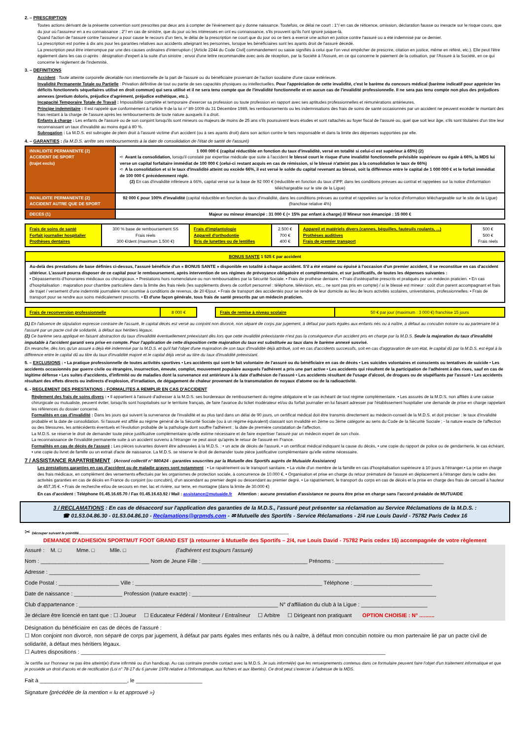2. – PRESCRIPTION
Toutes actions dérivant de la présente convention sont prescrites par deux ans à compter de l'événement qui y donne naissance. Toutefois, ce délai ne court : 1°/ en cas de réticence, omission, déclaration fausse ou inexacte sur le risque couru, que du jour où l'assureur en a eu connaissance ; 2°/ en cas de sinistre, que du jour où les intéressés en ont eu connaissance, s'ils prouvent qu'ils l'ont ignoré jusque-là.
Quand l'action de l'assuré contre l'assureur a pour cause le recours d'un tiers, le délai de la prescription ne court que du jour où ce tiers a exercé une action en justice contre l'assuré ou a été indemnisé par ce dernier.
La prescription est portée à dix ans pour les garanties relatives aux accidents atteignant les personnes, lorsque les bénéficiaires sont les ayants droit de l'assuré décédé.
La prescription peut être interrompue par une des causes ordinaires d'interruption ( [Article 2244 du Code Civil] commandement ou saisie signifiés à celui que l'on veut empêcher de prescrire, citation en justice, même en référé, etc.). Elle peut l'être également dans les cas ci-après : désignation d'expert à la suite d'un sinistre ; envoi d'une lettre recommandée avec avis de réception, par la Société à l'Assuré, en ce qui concerne le paiement de la cotisation, par l'Assuré à la Société, en ce qui concerne le règlement de l'indemnité.
3. – DEFINITIONS
Accident : Toute atteinte corporelle décelable non intentionnelle de la part de l'assuré ou du bénéficiaire provenant de l'action soudaine d'une cause extérieure.
Invalidité Permanente Totale ou Partielle : Privation définitive de tout ou partie de ses capacités physiques ou intellectuelles. Pour l'appréciation de cette invalidité, c'est le barème du concours médical (barème indicatif pour apprécier les déficits fonctionnels séquellaires utilisé en droit commun) qui sera utilisé et il ne sera tenu compte que de l'invalidité fonctionnelle et en aucun cas de l'invalidité professionnelle. Il ne sera pas tenu compte non plus des préjudices annexes (pretium doloris, préjudice d'agrément, préjudice esthétique, etc.).
Incapacité Temporaire Totale de Travail : Impossibilité complète et temporaire d'exercer sa profession ou toute profession en rapport avec ses aptitudes professionnelles et rémunérations antérieures.
Principe indemnitaire : Il est rappelé que conformément à l'article 9 de la loi n° 89-1009 du 31 Décembre 1989, les remboursements ou les indemnisations des frais de soins de santé occasionnés par un accident ne peuvent excéder le montant des frais restant à la charge de l'assuré après les remboursements de toute nature auxquels il a droit.
Enfants à charge : Les enfants de l'assuré ou de son conjoint lorsqu'ils sont mineurs ou majeurs de moins de 25 ans s'ils poursuivent leurs études et sont rattachés au foyer fiscal de l'assuré ou, quel que soit leur âge, s'ils sont titulaires d'un titre leur reconnaissant un taux d'invalidité au moins égal à 80 %.
Subrogation : La M.D.S. est subrogée de plein droit à l'assuré victime d'un accident (ou à ses ayants droit) dans son action contre le tiers responsable et dans la limite des dépenses supportées par elle.
4. – GARANTIES : (la M.D.S. arrête ses remboursements à la date de consolidation de l'état de santé de l'assuré)
| INVALIDITE PERMANENTE (2) ACCIDENT DE SPORT (trajet exclu) | 1 000 000 € (capital réductible en fonction du taux d'invalidité, versé en totalité si celui-ci est supérieur à 65%) (2) ➪ Avant la consolidation, lorsqu'il constaté par expertise médicale que suite à l'accident le blessé court le risque d'une invalidité fonctionnelle prévisible supérieure ou égale à 66%, la MDS lui verse un capital forfaitaire immédiat de 100 000 € (celui-ci restant acquis en cas de rémission, si le blessé n'atteint pas à la consolidation le taux de 66%) ➪ A la consolidation et si le taux d'invalidité atteint ou excède 66%, il est versé le solde du capital revenant au blessé, soit la différence entre le capital de 1 000 000 € et le forfait immédiat de 100 000 € précédemment réglé. (2) En cas d'invalidité inférieure à 66%, capital versé sur la base de 92 000 € (réductible en fonction du taux d'IPP, dans les conditions prévues au contrat et rappelées sur la notice d'information téléchargeable sur le site de la Ligue) |
| INVALIDITE PERMANENTE (2) ACCIDENT AUTRE QUE DE SPORT | 92 000 € pour 100% d'invalidité (capital réductible en fonction du taux d'invalidité, dans les conditions prévues au contrat et rappelées sur la notice d'information téléchargeable sur le site de la Ligue) (franchise relative 4%) |
| DECES (1) | Majeur ou mineur émancipé : 31 000 € (+ 15% par enfant à charge) /// Mineur non émancipé : 15 000 € |
| Frais de soins de santé Forfait journalier hospitalier Prothèses dentaires | 300 % base de remboursement SS Frais réels 300 €/dent (maximum 1.500 €) | Frais d'implantologie Appareil d'orthodontie Bris de lunettes ou de lentilles | 2.500 € 700 € 400 € | Appareil et matériels divers (cannes, béquilles, fauteuils roulants, ...) Prothèses auditives Frais de premier transport | 500 € 500 € Frais réels |
| BONUS SANTE 1 525 € par accident |
| Au-delà des prestations de base définies ci-dessus, l'assuré bénéficie d'un « BONUS SANTE » disponible en totalité à chaque accident. S'il a été entamé ou épuisé à l'occasion d'un premier accident, il se reconstitue en cas d'accident ultérieur. L'assuré pourra disposer de ce capital pour le remboursement, après intervention de ses régimes de prévoyance obligatoire et complémentaire, et sur justificatifs, de toutes les dépenses suivantes : • Dépassements d'honoraires médicaux ou chirurgicaux. • Prestations hors nomenclature ou non remboursables par la Sécurité Sociale. • Frais de prothèse dentaire. • Frais d'ostéopathie prescrits et pratiqués par un médecin praticien. • En cas d'hospitalisation : majoration pour chambre particulière dans la limite des frais réels (les suppléments divers de confort personnel : téléphone, télévision, etc... ne sont pas pris en compte) / si le blessé est mineur : coût d'un parent accompagnant et frais de trajet / versement d'une indemnité journalière non soumise à conditions de revenus, de 20 €/jour. • Frais de transport des accidentés pour se rendre de leur domicile au lieu de leurs activités scolaires, universitaires, professionnelles. • Frais de transport pour se rendre aux soins médicalement prescrits. • Et d'une façon générale, tous frais de santé prescrits par un médecin praticien. |
| Frais de reconversion professionnelle | 8 000 € | | Frais de remise à niveau scolaire | 50 € par jour (maximum : 3 000 €) franchise 15 jours |
(1) En l'absence de stipulation expresse contraire de l'assuré, le capital décès est versé au conjoint non divorcé, non séparé de corps par jugement, à défaut par parts égales aux enfants nés ou à naître, à défaut au concubin notoire ou au partenaire lié à l'assuré par un pacte civil de solidarité, à défaut aux héritiers légaux.
(2) Ce barème sera appliqué en faisant abstraction du taux d'invalidité éventuellement préexistant dès lors que cette invalidité préexistante n'est pas la conséquence d'un accident pris en charge par la M.D.S. Seule la majoration du taux d'invalidité imputable à l'accident garanti sera prise en compte. Pour l'application de cette disposition cette majoration du taux est substituée au taux dans le barème annexé susvisé.
En revanche, dès lors qu'un assuré a déjà été indemnisé par la M.D.S. et qu'il fait l'objet d'une majoration de son taux d'invalidité déjà attribué, soit en cas d'accidents successifs, soit en cas d'aggravation de son état, le capital dû par la M.D.S. est égal à la différence entre le capital dû au titre du taux d'invalidité majoré et le capital déjà versé au titre du taux d'invalidité préexistant.
5. – EXCLUSIONS : • La pratique professionnelle de toutes activités sportives • Les accidents qui sont le fait volontaire de l'assuré ou du bénéficiaire en cas de décès • Les suicides volontaires et conscients ou tentatives de suicide • Les accidents occasionnés par guerre civile ou étrangère, insurrection, émeute, complot, mouvement populaire auxquels l'adhérent a pris une part active • Les accidents qui résultent de la participation de l'adhérent à des rixes, sauf en cas de légitime défense • Les suites d'accidents, d'infirmité ou de maladies dont la survenance est antérieure à la date d'adhésion de l'assuré • Les accidents résultant de l'usage d'alcool, de drogues ou de stupéfiants par l'assuré • Les accidents résultant des effets directs ou indirects d'explosion, d'irradiation, de dégagement de chaleur provenant de la transmutation de noyaux d'atome ou de la radioactivité.
6. - REGLEMENT DES PRESTATIONS : FORMALITES A REMPLIR EN CAS D'ACCIDENT
Règlement des frais de soins divers : • Il appartient à l'assuré d'adresser à la M.D.S. ses bordereaux de remboursement du régime obligatoire et le cas échéant de tout régime complémentaire. • Les assurés de la M.D.S. non affiliés à une caisse chirurgicale ou mutualiste, peuvent éviter, lorsqu'ils sont hospitalisés sur le territoire français, de faire l'avance du ticket modérateur et/ou du forfait journalier en lui faisant adresser par l'établissement hospitalier une demande de prise en charge rappelant les références du dossier concerné.
Formalités en cas d'invalidité : Dans les jours qui suivent la survenance de l'invalidité et au plus tard dans un délai de 90 jours, un certificat médical doit être transmis directement au médecin-conseil de la M.D.S. et doit préciser : le taux d'invalidité probable et la date de consolidation. Si l'assuré est affilié au régime général de la Sécurité Sociale (ou à un régime équivalent) classant son invalidité en 2ème ou 3ème catégorie au sens du Code de la Sécurité Sociale ; - la nature exacte de l'affection ou des blessures, les antécédents éventuels et l'évolution probable de la pathologie dont souffre l'adhérent ; la date de première constatation de l'affection.
La M.D.S. se réserve le droit de demander toute pièce justificative complémentaire qu'elle estime nécessaire et de faire expertiser l'assuré par un médecin expert de son choix.
La reconnaissance de l'invalidité permanente suite à un accident survenu à l'étranger ne peut avoir qu'après le retour de l'assuré en France.
Formalités en cas de décès de l'assuré : Les pièces suivantes doivent être adressées à la M.D.S. : • un acte de décès de l'assuré, • un certificat médical indiquant la cause du décès, • une copie du rapport de police ou de gendarmerie, le cas échéant, • une copie du livret de famille ou un extrait d'acte de naissance. La M.D.S. se réserve le droit de demander toute pièce justificative complémentaire qu'elle estime nécessaire.
7 / ASSISTANCE RAPATRIEMENT : (Accord collectif n° 980A24 - garanties souscrites par la Mutuelle des Sportifs auprès de Mutuaide Assistance)
Les prestations garanties en cas d'accident ou de maladie graves sont notamment : • Le rapatriement ou le transport sanitaire. • La visite d'un membre de la famille en cas d'hospitalisation supérieure à 10 jours à l'étranger.• La prise en charge des frais médicaux, en complément des versements effectués par les organismes de protection sociale, à concurrence de 10.000 €. • Organisation et prise en charge du retour prématuré de l'assuré en déplacement à l'étranger dans le cadre des activités garanties en cas de décès en France du conjoint (ou concubin), d'un ascendant au premier degré ou descendant au premier degré. • Le rapatriement, le transport du corps en cas de décès et la prise en charge des frais de cercueil à hauteur de 457,35 €. • Frais de recherche et/ou de secours en mer, lac et rivière, sur terre, en montagne (dans la limite de 30.000 €)
En cas d'accident : Téléphone 01.45.16.65.70 / Fax 01.45.16.63.92 / Mail : assistance@mutuaide.fr Attention : aucune prestation d'assistance ne pourra être prise en charge sans l'accord préalable de MUTUAIDE
3 / RECLAMATIONS : En cas de désaccord sur l'application des garanties de la M.D.S., l'assuré peut présenter sa réclamation au Service Réclamations de la M.D.S. :
☎ 01.53.04.86.30 - 01.53.04.86.10 - Reclamations@grpmds.com - ✉ Mutuelle des Sportifs - Service Réclamations - 2/4 rue Louis David - 75782 Paris Cedex 16
✂ Découper suivant le pointillé...........................................................................................................................................................................................................................
DEMANDE D'ADHESION SPORTMUT FOOT GRAND EST (à retourner à Mutuelle des Sportifs – 2/4, rue Louis David - 75782 Paris cedex 16) accompagnée de votre règlement
Assuré : M. □ Mme. □ Mlle. □ (l'adhérent est toujours l'assuré)
Nom : ____________________________________ Nom de Jeune Fille : ___________________________________ Prénoms : ____________________________________
Adresse : ___________________________________________________________________________________________________________________________
Code Postal : ____________________ Ville : ______________________________________________________________ Téléphone : __________________________
Date de naissance : ________________ Profession (nature exacte) : _________________________________________________________________________________
Club d'appartenance : __________________________________________________________________ N° d'affiliation du club à la Ligue : ______________________
Je déclare être licencié en tant que : ☐ Joueur ☐ Educateur Fédéral / Moniteur / Entraîneur ☐ Arbitre ☐ Dirigeant non pratiquant OPTION CHOISIE : N° ..........
Désignation du bénéficiaire en cas de décès de l'assuré :
☐ Mon conjoint non divorcé, non séparé de corps par jugement, à défaut par parts égales mes enfants nés ou à naître, à défaut mon concubin notoire ou mon partenaire lié par un pacte civil de solidarité, à défaut mes héritiers légaux.
☐ Autres dispositions : _____________________________________________________________________________________________________
Je certifie sur l'honneur ne pas être atteint(e) d'une infirmité ou d'un handicap. Au cas contraire prendre contact avec la M.D.S. Je suis informé(e) que les renseignements contenus dans ce formulaire peuvent faire l'objet d'un traitement informatique et que je possède un droit d'accès et de rectification (Loi n° 78-17 du 6 janvier 1978 relative à l'Informatique, aux fichiers et aux libertés). Ce droit peut s'exercer à l'adresse de la MDS.
Fait à _____________________________, le ______________________
Signature (précédée de la mention « lu et approuvé »)